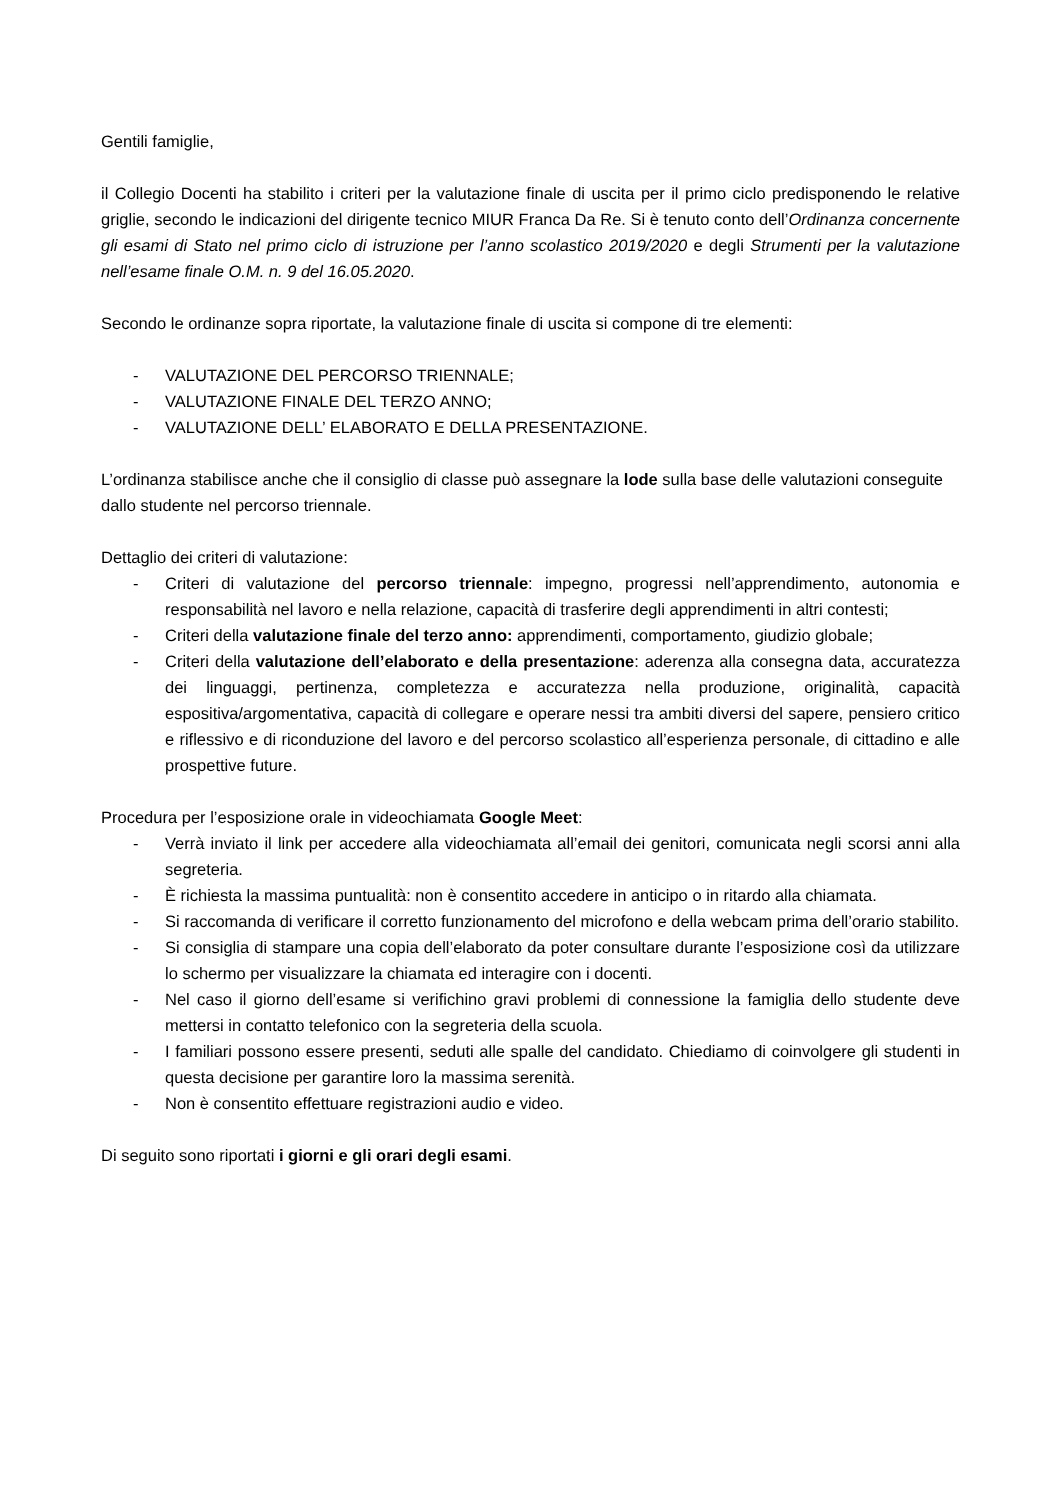Gentili famiglie,
il Collegio Docenti ha stabilito i criteri per la valutazione finale di uscita per il primo ciclo predisponendo le relative griglie, secondo le indicazioni del dirigente tecnico MIUR Franca Da Re. Si è tenuto conto dell’Ordinanza concernente gli esami di Stato nel primo ciclo di istruzione per l’anno scolastico 2019/2020 e degli Strumenti per la valutazione nell’esame finale O.M. n. 9 del 16.05.2020.
Secondo le ordinanze sopra riportate, la valutazione finale di uscita si compone di tre elementi:
- VALUTAZIONE DEL PERCORSO TRIENNALE;
- VALUTAZIONE FINALE DEL TERZO ANNO;
- VALUTAZIONE DELL’ ELABORATO E DELLA PRESENTAZIONE.
L’ordinanza stabilisce anche che il consiglio di classe può assegnare la lode sulla base delle valutazioni conseguite dallo studente nel percorso triennale.
Dettaglio dei criteri di valutazione:
- Criteri di valutazione del percorso triennale: impegno, progressi nell’apprendimento, autonomia e responsabilità nel lavoro e nella relazione, capacità di trasferire degli apprendimenti in altri contesti;
- Criteri della valutazione finale del terzo anno: apprendimenti, comportamento, giudizio globale;
- Criteri della valutazione dell’elaborato e della presentazione: aderenza alla consegna data, accuratezza dei linguaggi, pertinenza, completezza e accuratezza nella produzione, originalità, capacità espositiva/argomentativa, capacità di collegare e operare nessi tra ambiti diversi del sapere, pensiero critico e riflessivo e di riconduzione del lavoro e del percorso scolastico all’esperienza personale, di cittadino e alle prospettive future.
Procedura per l’esposizione orale in videochiamata Google Meet:
- Verrà inviato il link per accedere alla videochiamata all’email dei genitori, comunicata negli scorsi anni alla segreteria.
- È richiesta la massima puntualità: non è consentito accedere in anticipo o in ritardo alla chiamata.
- Si raccomanda di verificare il corretto funzionamento del microfono e della webcam prima dell’orario stabilito.
- Si consiglia di stampare una copia dell’elaborato da poter consultare durante l’esposizione così da utilizzare lo schermo per visualizzare la chiamata ed interagire con i docenti.
- Nel caso il giorno dell’esame si verifichino gravi problemi di connessione la famiglia dello studente deve mettersi in contatto telefonico con la segreteria della scuola.
- I familiari possono essere presenti, seduti alle spalle del candidato. Chiediamo di coinvolgere gli studenti in questa decisione per garantire loro la massima serenità.
- Non è consentito effettuare registrazioni audio e video.
Di seguito sono riportati i giorni e gli orari degli esami.